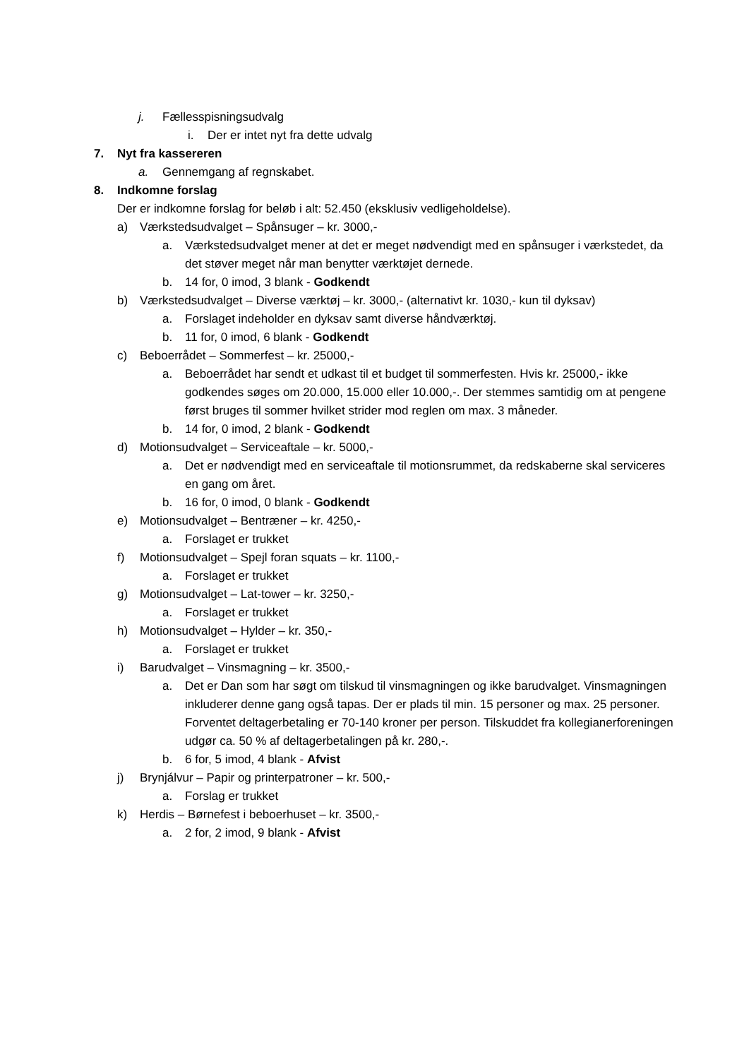j. Fællesspisningsudvalg
i. Der er intet nyt fra dette udvalg
7. Nyt fra kassereren
a. Gennemgang af regnskabet.
8. Indkomne forslag
Der er indkomne forslag for beløb i alt: 52.450 (eksklusiv vedligeholdelse).
a) Værkstedsudvalget – Spånsuger – kr. 3000,-
a. Værkstedsudvalget mener at det er meget nødvendigt med en spånsuger i værkstedet, da det støver meget når man benytter værktøjet dernede.
b. 14 for, 0 imod, 3 blank - Godkendt
b) Værkstedsudvalget – Diverse værktøj – kr. 3000,- (alternativt kr. 1030,- kun til dyksav)
a. Forslaget indeholder en dyksav samt diverse håndværktøj.
b. 11 for, 0 imod, 6 blank - Godkendt
c) Beboerrådet – Sommerfest – kr. 25000,-
a. Beboerrådet har sendt et udkast til et budget til sommerfesten. Hvis kr. 25000,- ikke godkendes søges om 20.000, 15.000 eller 10.000,-. Der stemmes samtidig om at pengene først bruges til sommer hvilket strider mod reglen om max. 3 måneder.
b. 14 for, 0 imod, 2 blank - Godkendt
d) Motionsudvalget – Serviceaftale – kr. 5000,-
a. Det er nødvendigt med en serviceaftale til motionsrummet, da redskaberne skal serviceres en gang om året.
b. 16 for, 0 imod, 0 blank - Godkendt
e) Motionsudvalget – Bentræner – kr. 4250,-
a. Forslaget er trukket
f) Motionsudvalget – Spejl foran squats – kr. 1100,-
a. Forslaget er trukket
g) Motionsudvalget – Lat-tower – kr. 3250,-
a. Forslaget er trukket
h) Motionsudvalget – Hylder – kr. 350,-
a. Forslaget er trukket
i) Barudvalget – Vinsmagning – kr. 3500,-
a. Det er Dan som har søgt om tilskud til vinsmagningen og ikke barudvalget. Vinsmagningen inkluderer denne gang også tapas. Der er plads til min. 15 personer og max. 25 personer. Forventet deltagerbetaling er 70-140 kroner per person. Tilskuddet fra kollegianerforeningen udgør ca. 50 % af deltagerbetalingen på kr. 280,-.
b. 6 for, 5 imod, 4 blank - Afvist
j) Brynjálvur – Papir og printerpatroner – kr. 500,-
a. Forslag er trukket
k) Herdis – Børnefest i beboerhuset – kr. 3500,-
a. 2 for, 2 imod, 9 blank - Afvist